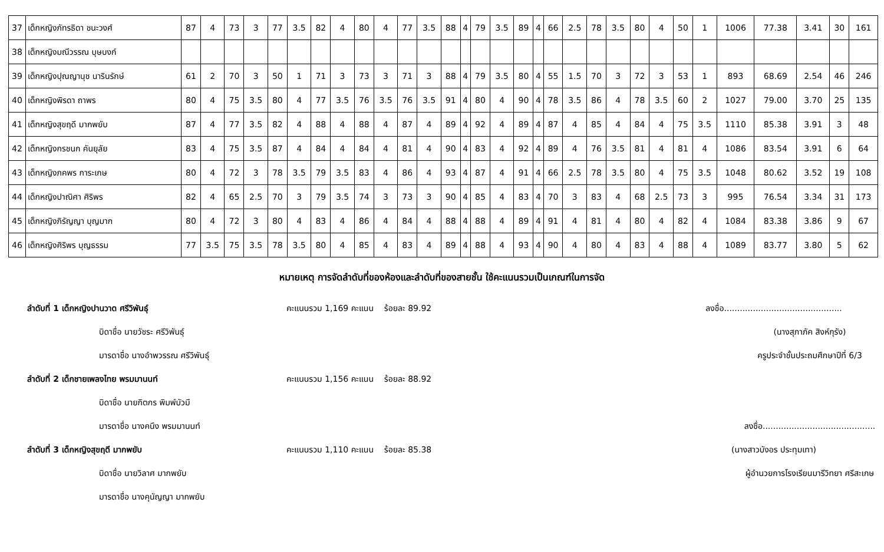| 37 | เด็กหญิงภัทรธิดา ชนะวงศ์ | 87 | 4 | 73 | 3 | 77 | 3.5 | 82 | 4 | 80 | 4 | 77 | 3.5 | 88 | 4 | 79 | 3.5 | 89 | 4 | 66 | 2.5 | 78 | 3.5 | 80 | 4 | 50 | 1 | 1006 | 77.38 | 3.41 | 30 | 161 |
| 38 | เด็กหญิงมณีวรรณ บุษบงก์ | | | | | | | | | | | | | | | | | | | | | | | | | | | | | | | |
| 39 | เด็กหญิงปุณญานุช นารินรักษ์ | 61 | 2 | 70 | 3 | 50 | 1 | 71 | 3 | 73 | 3 | 71 | 3 | 88 | 4 | 79 | 3.5 | 80 | 4 | 55 | 1.5 | 70 | 3 | 72 | 3 | 53 | 1 | 893 | 68.69 | 2.54 | 46 | 246 |
| 40 | เด็กหญิงพิรดา ถาพร | 80 | 4 | 75 | 3.5 | 80 | 4 | 77 | 3.5 | 76 | 3.5 | 76 | 3.5 | 91 | 4 | 80 | 4 | 90 | 4 | 78 | 3.5 | 86 | 4 | 78 | 3.5 | 60 | 2 | 1027 | 79.00 | 3.70 | 25 | 135 |
| 41 | เด็กหญิงสุขฤดี มากพยับ | 87 | 4 | 77 | 3.5 | 82 | 4 | 88 | 4 | 88 | 4 | 87 | 4 | 89 | 4 | 92 | 4 | 89 | 4 | 87 | 4 | 85 | 4 | 84 | 4 | 75 | 3.5 | 1110 | 85.38 | 3.91 | 3 | 48 |
| 42 | เด็กหญิงกรชนก คันยุลัย | 83 | 4 | 75 | 3.5 | 87 | 4 | 84 | 4 | 84 | 4 | 81 | 4 | 90 | 4 | 83 | 4 | 92 | 4 | 89 | 4 | 76 | 3.5 | 81 | 4 | 81 | 4 | 1086 | 83.54 | 3.91 | 6 | 64 |
| 43 | เด็กหญิงภคพร การะเกษ | 80 | 4 | 72 | 3 | 78 | 3.5 | 79 | 3.5 | 83 | 4 | 86 | 4 | 93 | 4 | 87 | 4 | 91 | 4 | 66 | 2.5 | 78 | 3.5 | 80 | 4 | 75 | 3.5 | 1048 | 80.62 | 3.52 | 19 | 108 |
| 44 | เด็กหญิงปาณิศา ศิริพร | 82 | 4 | 65 | 2.5 | 70 | 3 | 79 | 3.5 | 74 | 3 | 73 | 3 | 90 | 4 | 85 | 4 | 83 | 4 | 70 | 3 | 83 | 4 | 68 | 2.5 | 73 | 3 | 995 | 76.54 | 3.34 | 31 | 173 |
| 45 | เด็กหญิงภิรัญญา บุญมาก | 80 | 4 | 72 | 3 | 80 | 4 | 83 | 4 | 86 | 4 | 84 | 4 | 88 | 4 | 88 | 4 | 89 | 4 | 91 | 4 | 81 | 4 | 80 | 4 | 82 | 4 | 1084 | 83.38 | 3.86 | 9 | 67 |
| 46 | เด็กหญิงศิริพร บุญธรรม | 77 | 3.5 | 75 | 3.5 | 78 | 3.5 | 80 | 4 | 85 | 4 | 83 | 4 | 89 | 4 | 88 | 4 | 93 | 4 | 90 | 4 | 80 | 4 | 83 | 4 | 88 | 4 | 1089 | 83.77 | 3.80 | 5 | 62 |
หมายเหตุ การจัดลำดับที่ของห้องและลำดับที่ของสายชั้น ใช้คะแนนรวมเป็นเกณฑ์ในการจัด
ลำดับที่ 1 เด็กหญิงปานวาด ศรีวิพันธุ์ คะแนนรวม 1,169 คะแนน ร้อยละ 89.92
ลงชื่อ.............................................
บิดาชื่อ นายวัชระ ศรีวิพันธุ์ (นางสุภาภัค สิงห์กุรัง)
มารดาชื่อ นางอำพวรรณ ศรีวิพันธุ์
ครูประจำชั้นประถมศึกษาปีที่ 6/3
ลำดับที่ 2 เด็กชายเพลงไทย พรมมานนท์ คะแนนรวม 1,156 คะแนน ร้อยละ 88.92
บิดาชื่อ นายกิตกร พิมพ์บัวมี
มารดาชื่อ นางคนึง พรมมานนท์
ลงชื่อ...........................................
ลำดับที่ 3 เด็กหญิงสุขฤดี มากพยับ คะแนนรวม 1,110 คะแนน ร้อยละ 85.38 (นางสาวบังอร ประทุมเทา)
บิดาชื่อ นายวิลาศ มากพยับ
ผู้อำนวยการโรงเรียนมารีวิทยา ศรีสะเกษ
มารดาชื่อ นางคุนัญญา มากพยับ